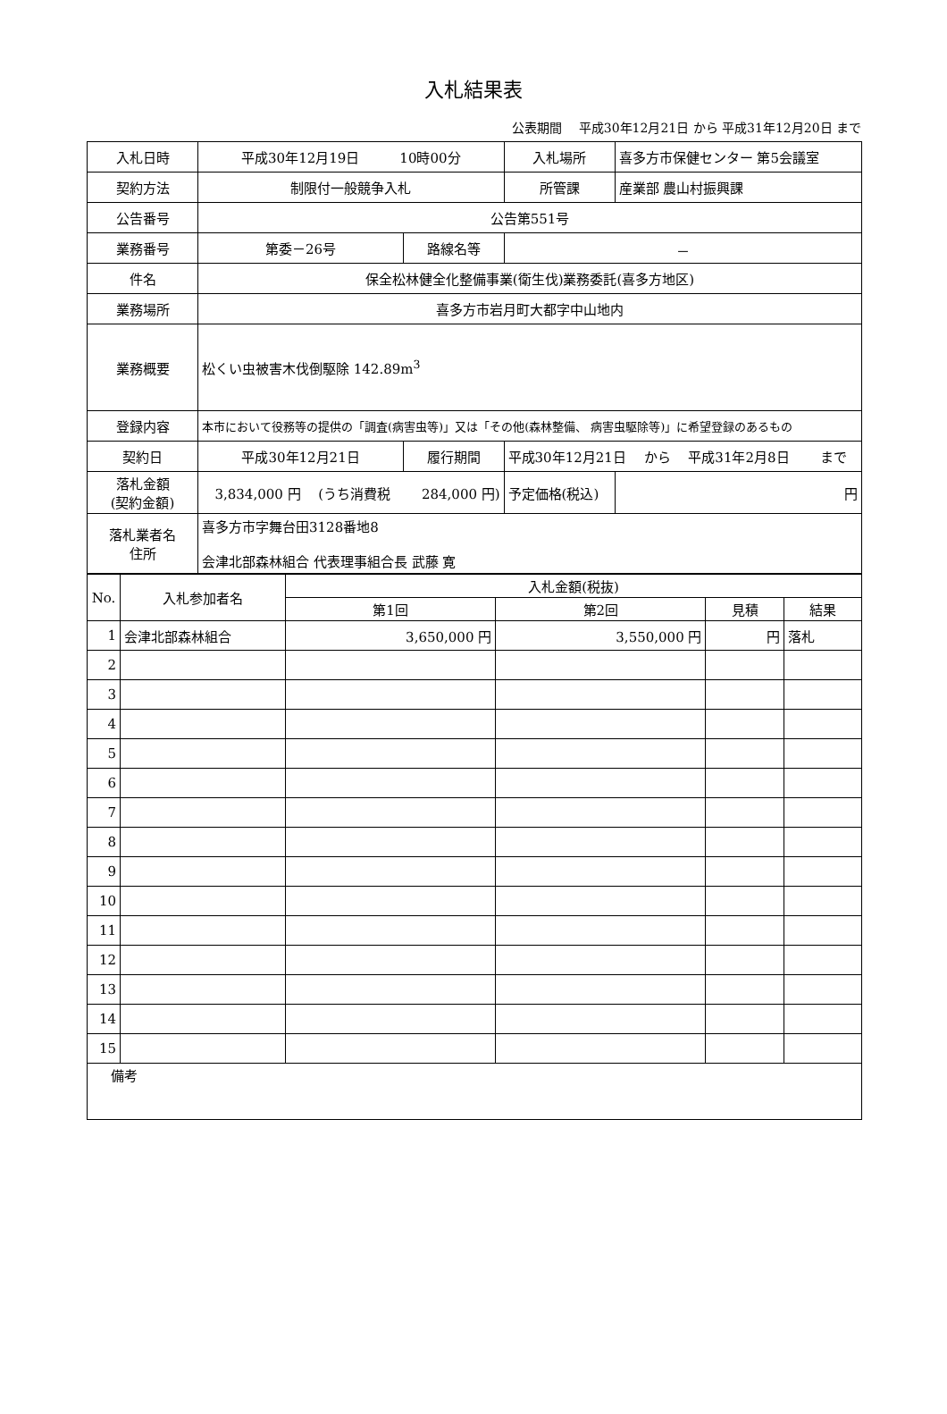入札結果表
公表期間　 平成30年12月21日 から 平成31年12月20日 まで
| 入札日時 | 平成30年12月19日 10時00分 | | | 入札場所 | 喜多方市保健センター 第5会議室 |
| 契約方法 | 制限付一般競争入札 | | | 所管課 | 産業部 農山村振興課 |
| 公告番号 | 公告第551号 | | | | |
| 業務番号 | 第委－26号 | 路線名等 | － | | |
| 件名 | 保全松林健全化整備事業(衛生伐)業務委託(喜多方地区) | | | | |
| 業務場所 | 喜多方市岩月町大都字中山地内 | | | | |
| 業務概要 | 松くい虫被害木伐倒駆除 142.89m<sup>3</sup> | | | | |
| 登録内容 | 本市において役務等の提供の「調査(病害虫等)」又は「その他(森林整備、 病害虫駆除等)」に希望登録のあるもの | | | | |
| 契約日 | 平成30年12月21日 | 履行期間 | 平成30年12月21日 から 平成31年2月8日 まで | | |
| 落札金額 (契約金額) | 3,834,000 円 (うち消費税 284,000 円) | | | 予定価格(税込) | 円 |
| 落札業者名 住所 | 喜多方市字舞台田3128番地8 会津北部森林組合 代表理事組合長 武藤 寛 | | | | |
| No. | 入札参加者名 | 入札金額(税抜) | | | |
| --- | --- | --- | --- | --- | --- |
| | | 第1回 | 第2回 | 見積 | 結果 |
| 1 | 会津北部森林組合 | 3,650,000 円 | 3,550,000 円 | 円 | 落札 |
| 2 | | | | | |
| 3 | | | | | |
| 4 | | | | | |
| 5 | | | | | |
| 6 | | | | | |
| 7 | | | | | |
| 8 | | | | | |
| 9 | | | | | |
| 10 | | | | | |
| 11 | | | | | |
| 12 | | | | | |
| 13 | | | | | |
| 14 | | | | | |
| 15 | | | | | |
| 備考 | | | | | |